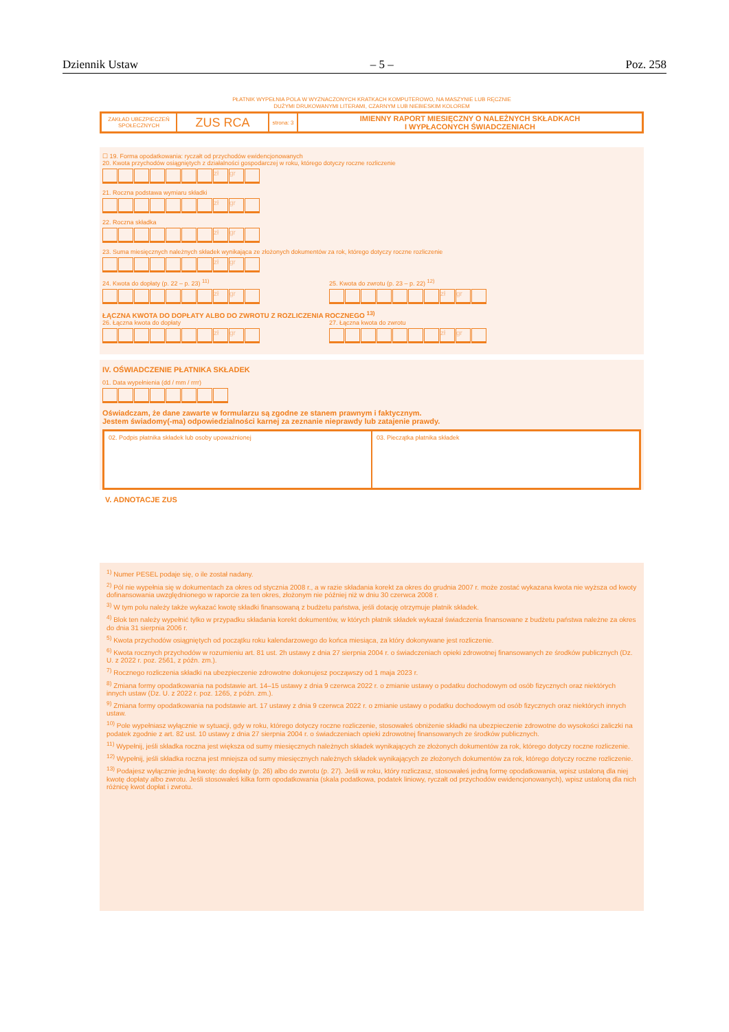Dziennik Ustaw – 5 – Poz. 258
PŁATNIK WYPEŁNIA POLA W WYZNACZONYCH KRATKACH KOMPUTEROWO, NA MASZYNIE LUB RĘCZNIE
DUŻYMI DRUKOWANYMI LITERAMI, CZARNYM LUB NIEBIESKIM KOLOREM
ZAKŁAD UBEZPIECZEŃ SPOŁECZNYCH
ZUS RCA
strona: 3
IMIENNY RAPORT MIESIĘCZNY O NALEŻNYCH SKŁADKACH
I WYPŁACONYCH ŚWIADCZENIACH
☐ 19. Forma opodatkowania: ryczałt od przychodów ewidencjonowanych
20. Kwota przychodów osiągniętych z działalności gospodarczej w roku, którego dotyczy roczne rozliczenie
zł gr
21. Roczna podstawa wymiaru składki
zł gr
22. Roczna składka
zł gr
23. Suma miesięcznych należnych składek wynikająca ze złożonych dokumentów za rok, którego dotyczy roczne rozliczenie
zł gr
24. Kwota do dopłaty (p. 22 – p. 23) <sup>11)</sup>
zł gr
25. Kwota do zwrotu (p. 23 – p. 22) <sup>12)</sup>
zł gr
ŁĄCZNA KWOTA DO DOPŁATY ALBO DO ZWROTU Z ROZLICZENIA ROCZNEGO <sup>13)</sup>
26. Łączna kwota do dopłaty
zł gr
27. Łączna kwota do zwrotu
zł gr
IV. OŚWIADCZENIE PŁATNIKA SKŁADEK
01. Data wypełnienia (dd / mm / rrrr)
Oświadczam, że dane zawarte w formularzu są zgodne ze stanem prawnym i faktycznym.
Jestem świadomy(-ma) odpowiedzialności karnej za zeznanie nieprawdy lub zatajenie prawdy.
02. Podpis płatnika składek lub osoby upoważnionej
03. Pieczątka płatnika składek
V. ADNOTACJE ZUS
<sup>1)</sup> Numer PESEL podaje się, o ile został nadany.
<sup>2)</sup> Pól nie wypełnia się w dokumentach za okres od stycznia 2008 r., a w razie składania korekt za okres do grudnia 2007 r. może zostać wykazana kwota nie wyższa od kwoty dofinansowania uwzględnionego w raporcie za ten okres, złożonym nie później niż w dniu 30 czerwca 2008 r.
<sup>3)</sup> W tym polu należy także wykazać kwotę składki finansowaną z budżetu państwa, jeśli dotację otrzymuje płatnik składek.
<sup>4)</sup> Blok ten należy wypełnić tylko w przypadku składania korekt dokumentów, w których płatnik składek wykazał świadczenia finansowane z budżetu państwa należne za okres do dnia 31 sierpnia 2006 r.
<sup>5)</sup> Kwota przychodów osiągniętych od początku roku kalendarzowego do końca miesiąca, za który dokonywane jest rozliczenie.
<sup>6)</sup> Kwota rocznych przychodów w rozumieniu art. 81 ust. 2h ustawy z dnia 27 sierpnia 2004 r. o świadczeniach opieki zdrowotnej finansowanych ze środków publicznych (Dz. U. z 2022 r. poz. 2561, z późn. zm.).
<sup>7)</sup> Rocznego rozliczenia składki na ubezpieczenie zdrowotne dokonujesz począwszy od 1 maja 2023 r.
<sup>8)</sup> Zmiana formy opodatkowania na podstawie art. 14–15 ustawy z dnia 9 czerwca 2022 r. o zmianie ustawy o podatku dochodowym od osób fizycznych oraz niektórych innych ustaw (Dz. U. z 2022 r. poz. 1265, z późn. zm.).
<sup>9)</sup> Zmiana formy opodatkowania na podstawie art. 17 ustawy z dnia 9 czerwca 2022 r. o zmianie ustawy o podatku dochodowym od osób fizycznych oraz niektórych innych ustaw.
<sup>10)</sup> Pole wypełniasz wyłącznie w sytuacji, gdy w roku, którego dotyczy roczne rozliczenie, stosowałeś obniżenie składki na ubezpieczenie zdrowotne do wysokości zaliczki na podatek zgodnie z art. 82 ust. 10 ustawy z dnia 27 sierpnia 2004 r. o świadczeniach opieki zdrowotnej finansowanych ze środków publicznych.
<sup>11)</sup> Wypełnij, jeśli składka roczna jest większa od sumy miesięcznych należnych składek wynikających ze złożonych dokumentów za rok, którego dotyczy roczne rozliczenie.
<sup>12)</sup> Wypełnij, jeśli składka roczna jest mniejsza od sumy miesięcznych należnych składek wynikających ze złożonych dokumentów za rok, którego dotyczy roczne rozliczenie.
<sup>13)</sup> Podajesz wyłącznie jedną kwotę: do dopłaty (p. 26) albo do zwrotu (p. 27). Jeśli w roku, który rozliczasz, stosowałeś jedną formę opodatkowania, wpisz ustaloną dla niej kwotę dopłaty albo zwrotu. Jeśli stosowałeś kilka form opodatkowania (skala podatkowa, podatek liniowy, ryczałt od przychodów ewidencjonowanych), wpisz ustaloną dla nich różnicę kwot dopłat i zwrotu.